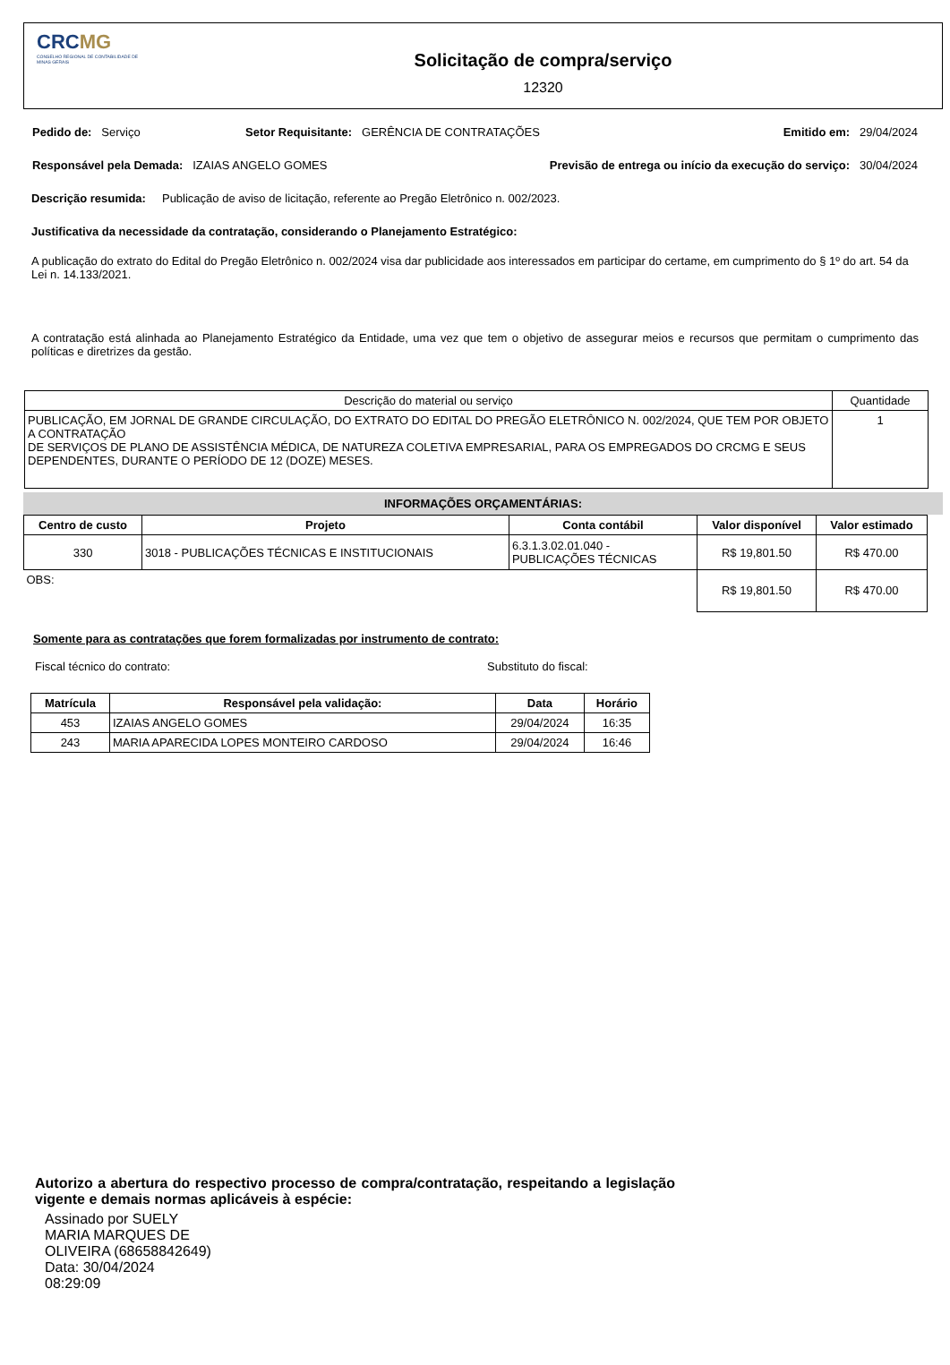CRCMG
CONSELHO REGIONAL DE CONTABILIDADE DE MINAS GERAIS
Solicitação de compra/serviço
12320
Pedido de: Serviço Setor Requisitante: GERÊNCIA DE CONTRATAÇÕES
Emitido em: 29/04/2024
Responsável pela Demada: IZAIAS ANGELO GOMES
Previsão de entrega ou início da execução do serviço: 30/04/2024
Descrição resumida: Publicação de aviso de licitação, referente ao Pregão Eletrônico n. 002/2023.
Justificativa da necessidade da contratação, considerando o Planejamento Estratégico:
A publicação do extrato do Edital do Pregão Eletrônico n. 002/2024 visa dar publicidade aos interessados em participar do certame, em cumprimento do § 1º do art. 54 da Lei n. 14.133/2021.
A contratação está alinhada ao Planejamento Estratégico da Entidade, uma vez que tem o objetivo de assegurar meios e recursos que permitam o cumprimento das políticas e diretrizes da gestão.
| Descrição do material ou serviço | Quantidade |
| PUBLICAÇÃO, EM JORNAL DE GRANDE CIRCULAÇÃO, DO EXTRATO DO EDITAL DO PREGÃO ELETRÔNICO N. 002/2024, QUE TEM POR OBJETO A CONTRATAÇÃO DE SERVIÇOS DE PLANO DE ASSISTÊNCIA MÉDICA, DE NATUREZA COLETIVA EMPRESARIAL, PARA OS EMPREGADOS DO CRCMG E SEUS DEPENDENTES, DURANTE O PERÍODO DE 12 (DOZE) MESES. | 1 |
INFORMAÇÕES ORÇAMENTÁRIAS:
| Centro de custo | Projeto | Conta contábil | Valor disponível | Valor estimado |
| --- | --- | --- | --- | --- |
| 330 | 3018 - PUBLICAÇÕES TÉCNICAS E INSTITUCIONAIS | 6.3.1.3.02.01.040 - PUBLICAÇÕES TÉCNICAS | R$ 19,801.50 | R$ 470.00 |
| OBS: | | | R$ 19,801.50 | R$ 470.00 |
Somente para as contratações que forem formalizadas por instrumento de contrato:
Fiscal técnico do contrato: Substituto do fiscal:
| Matrícula | Responsável pela validação: | Data | Horário |
| --- | --- | --- | --- |
| 453 | IZAIAS ANGELO GOMES | 29/04/2024 | 16:35 |
| 243 | MARIA APARECIDA LOPES MONTEIRO CARDOSO | 29/04/2024 | 16:46 |
Autorizo a abertura do respectivo processo de compra/contratação, respeitando a legislação vigente e demais normas aplicáveis à espécie:
Assinado por SUELY
MARIA MARQUES DE
OLIVEIRA (68658842649)
Data: 30/04/2024
08:29:09